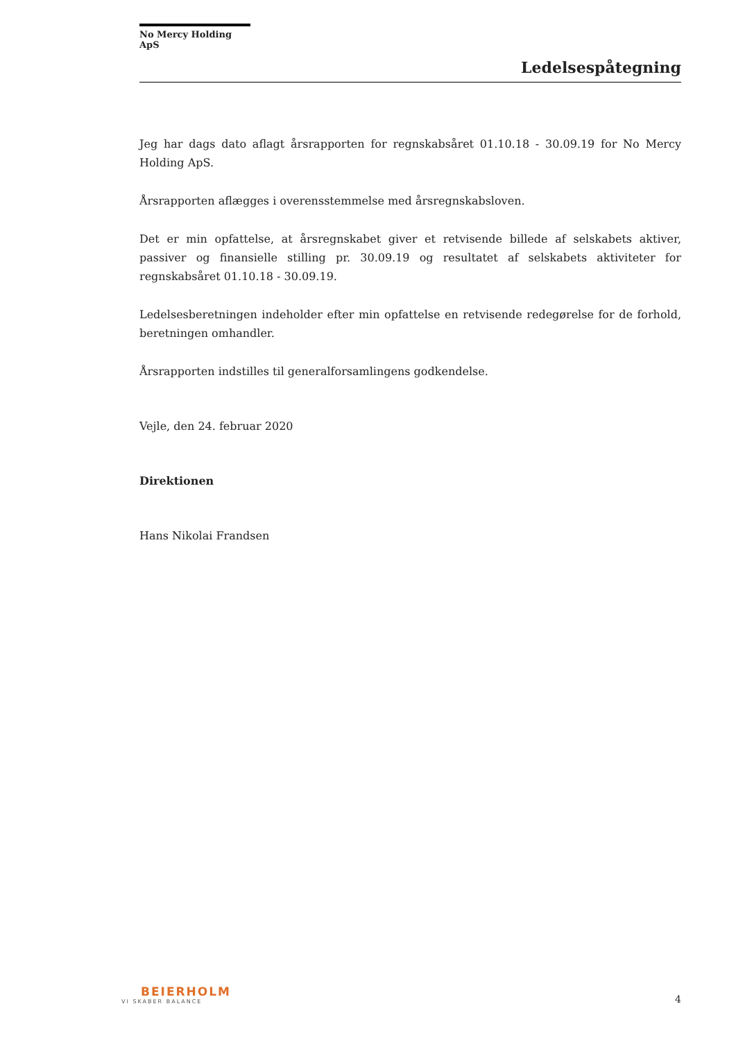No Mercy Holding ApS
Ledelsespåtegning
Jeg har dags dato aflagt årsrapporten for regnskabsåret 01.10.18 - 30.09.19 for No Mercy Holding ApS.
Årsrapporten aflægges i overensstemmelse med årsregnskabsloven.
Det er min opfattelse, at årsregnskabet giver et retvisende billede af selskabets aktiver, passiver og finansielle stilling pr. 30.09.19 og resultatet af selskabets aktiviteter for regnskabsåret 01.10.18 - 30.09.19.
Ledelsesberetningen indeholder efter min opfattelse en retvisende redegørelse for de forhold, beretningen omhandler.
Årsrapporten indstilles til generalforsamlingens godkendelse.
Vejle, den 24. februar 2020
Direktionen
Hans Nikolai Frandsen
BEIERHOLM
VI SKABER BALANCE
4